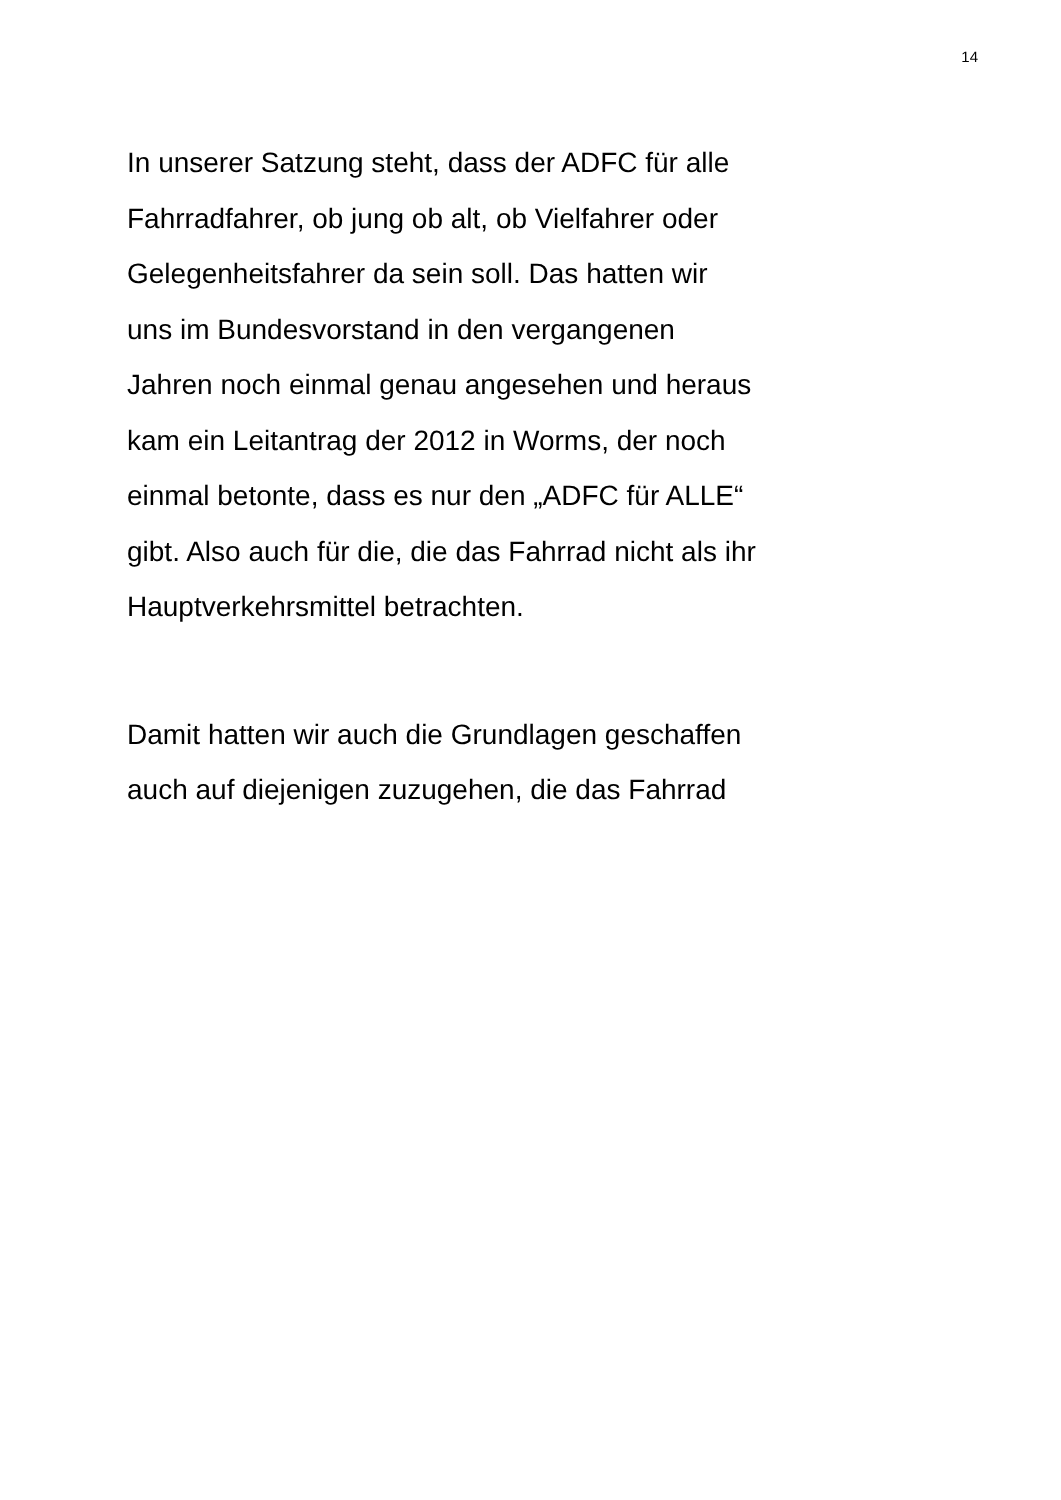14
In unserer Satzung steht, dass der ADFC für alle
Fahrradfahrer, ob jung ob alt, ob Vielfahrer oder
Gelegenheitsfahrer da sein soll. Das hatten wir
uns im Bundesvorstand in den vergangenen
Jahren noch einmal genau angesehen und heraus
kam ein Leitantrag der 2012 in Worms, der noch
einmal betonte, dass es nur den „ADFC für ALLE“
gibt. Also auch für die, die das Fahrrad nicht als ihr
Hauptverkehrsmittel betrachten.
Damit hatten wir auch die Grundlagen geschaffen
auch auf diejenigen zuzugehen, die das Fahrrad